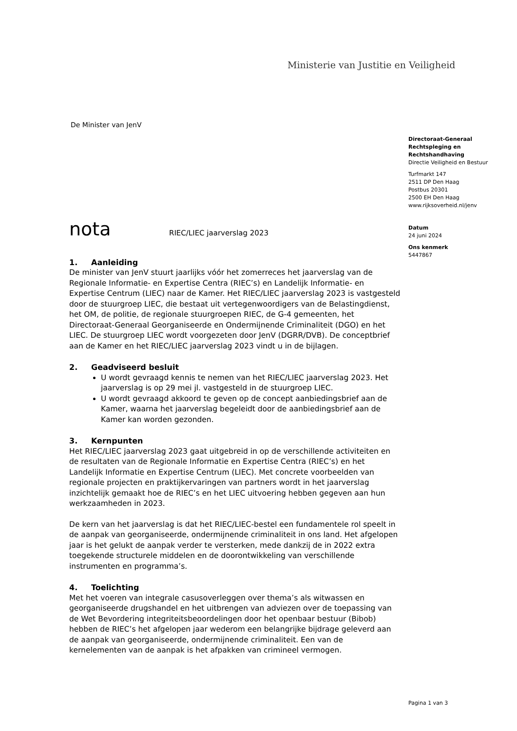Ministerie van Justitie en Veiligheid
De Minister van JenV
Directoraat-Generaal
Rechtspleging en
Rechtshandhaving
Directie Veiligheid en Bestuur
Turfmarkt 147
2511 DP Den Haag
Postbus 20301
2500 EH Den Haag
www.rijksoverheid.nl/jenv
Datum
24 juni 2024
Ons kenmerk
5447867
nota RIEC/LIEC jaarverslag 2023
1. Aanleiding
De minister van JenV stuurt jaarlijks vóór het zomerreces het jaarverslag van de Regionale Informatie- en Expertise Centra (RIEC’s) en Landelijk Informatie- en Expertise Centrum (LIEC) naar de Kamer. Het RIEC/LIEC jaarverslag 2023 is vastgesteld door de stuurgroep LIEC, die bestaat uit vertegenwoordigers van de Belastingdienst, het OM, de politie, de regionale stuurgroepen RIEC, de G-4 gemeenten, het Directoraat-Generaal Georganiseerde en Ondermijnende Criminaliteit (DGO) en het LIEC. De stuurgroep LIEC wordt voorgezeten door JenV (DGRR/DVB). De conceptbrief aan de Kamer en het RIEC/LIEC jaarverslag 2023 vindt u in de bijlagen.
2. Geadviseerd besluit
U wordt gevraagd kennis te nemen van het RIEC/LIEC jaarverslag 2023. Het jaarverslag is op 29 mei jl. vastgesteld in de stuurgroep LIEC.
U wordt gevraagd akkoord te geven op de concept aanbiedingsbrief aan de Kamer, waarna het jaarverslag begeleidt door de aanbiedingsbrief aan de Kamer kan worden gezonden.
3. Kernpunten
Het RIEC/LIEC jaarverslag 2023 gaat uitgebreid in op de verschillende activiteiten en de resultaten van de Regionale Informatie en Expertise Centra (RIEC’s) en het Landelijk Informatie en Expertise Centrum (LIEC). Met concrete voorbeelden van regionale projecten en praktijkervaringen van partners wordt in het jaarverslag inzichtelijk gemaakt hoe de RIEC’s en het LIEC uitvoering hebben gegeven aan hun werkzaamheden in 2023.
De kern van het jaarverslag is dat het RIEC/LIEC-bestel een fundamentele rol speelt in de aanpak van georganiseerde, ondermijnende criminaliteit in ons land. Het afgelopen jaar is het gelukt de aanpak verder te versterken, mede dankzij de in 2022 extra toegekende structurele middelen en de doorontwikkeling van verschillende instrumenten en programma’s.
4. Toelichting
Met het voeren van integrale casusoverleggen over thema’s als witwassen en georganiseerde drugshandel en het uitbrengen van adviezen over de toepassing van de Wet Bevordering integriteitsbeoordelingen door het openbaar bestuur (Bibob) hebben de RIEC’s het afgelopen jaar wederom een belangrijke bijdrage geleverd aan de aanpak van georganiseerde, ondermijnende criminaliteit. Een van de kernelementen van de aanpak is het afpakken van crimineel vermogen.
Pagina 1 van 3